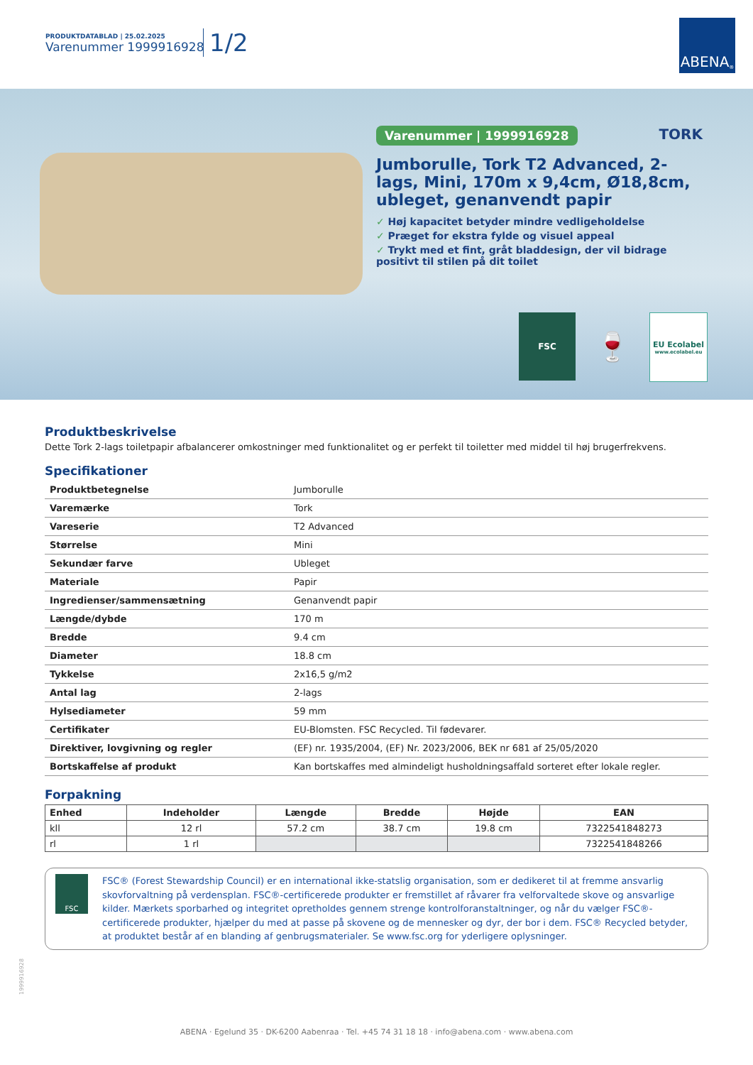PRODUKTDATABLAD | 25.02.2025
Varenummer 1999916928
1/2
ABENA<sup>®</sup>
Varenummer | 1999916928 TORK
Jumborulle, Tork T2 Advanced, 2-lags, Mini, 170m x 9,4cm, Ø18,8cm, ubleget, genanvendt papir
✓ Høj kapacitet betyder mindre vedligeholdelse
✓ Præget for ekstra fylde og visuel appeal
✓ Trykt med et fint, gråt bladdesign, der vil bidrage positivt til stilen på dit toilet
FSC
🍷
EU Ecolabel
www.ecolabel.eu
Produktbeskrivelse
Dette Tork 2-lags toiletpapir afbalancerer omkostninger med funktionalitet og er perfekt til toiletter med middel til høj brugerfrekvens.
Specifikationer
| Produktbetegnelse | Jumborulle |
| Varemærke | Tork |
| Vareserie | T2 Advanced |
| Størrelse | Mini |
| Sekundær farve | Ubleget |
| Materiale | Papir |
| Ingredienser/sammensætning | Genanvendt papir |
| Længde/dybde | 170 m |
| Bredde | 9.4 cm |
| Diameter | 18.8 cm |
| Tykkelse | 2x16,5 g/m2 |
| Antal lag | 2-lags |
| Hylsediameter | 59 mm |
| Certifikater | EU-Blomsten. FSC Recycled. Til fødevarer. |
| Direktiver, lovgivning og regler | (EF) nr. 1935/2004, (EF) Nr. 2023/2006, BEK nr 681 af 25/05/2020 |
| Bortskaffelse af produkt | Kan bortskaffes med almindeligt husholdningsaffald sorteret efter lokale regler. |
Forpakning
| Enhed | Indeholder | Længde | Bredde | Højde | EAN |
| --- | --- | --- | --- | --- | --- |
| kll | 12 rl | 57.2 cm | 38.7 cm | 19.8 cm | 7322541848273 |
| rl | 1 rl | | | | 7322541848266 |
FSC
FSC® (Forest Stewardship Council) er en international ikke-statslig organisation, som er dedikeret til at fremme ansvarlig skovforvaltning på verdensplan. FSC®-certificerede produkter er fremstillet af råvarer fra velforvaltede skove og ansvarlige kilder. Mærkets sporbarhed og integritet opretholdes gennem strenge kontrolforanstaltninger, og når du vælger FSC®-certificerede produkter, hjælper du med at passe på skovene og de mennesker og dyr, der bor i dem. FSC® Recycled betyder, at produktet består af en blanding af genbrugsmaterialer. Se www.fsc.org for yderligere oplysninger.
1999916928
ABENA · Egelund 35 · DK-6200 Aabenraa · Tel. +45 74 31 18 18 · info@abena.com · www.abena.com